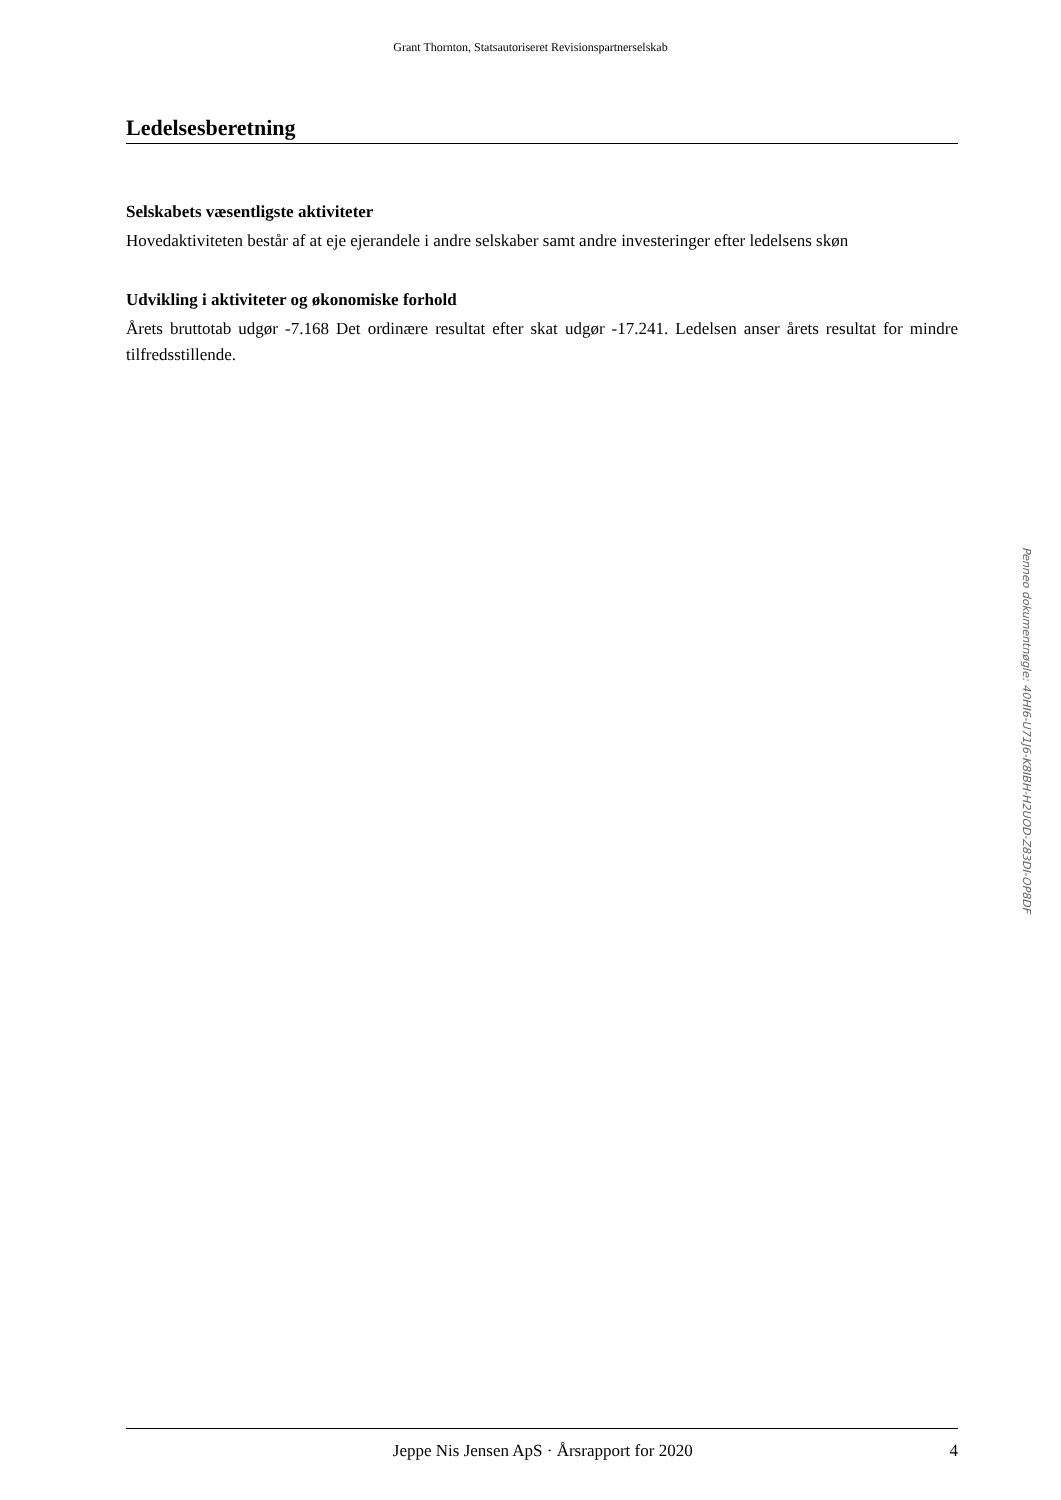Grant Thornton, Statsautoriseret Revisionspartnerselskab
Ledelsesberetning
Selskabets væsentligste aktiviteter
Hovedaktiviteten består af at eje ejerandele i andre selskaber samt andre investeringer efter ledelsens skøn
Udvikling i aktiviteter og økonomiske forhold
Årets bruttotab udgør -7.168 Det ordinære resultat efter skat udgør -17.241. Ledelsen anser årets resultat for mindre tilfredsstillende.
Jeppe Nis Jensen ApS · Årsrapport for 2020 4
Penneo dokumentnøgle: 40HI6-U71J6-K8IBH-H2UOD-Z83DI-OP8DF